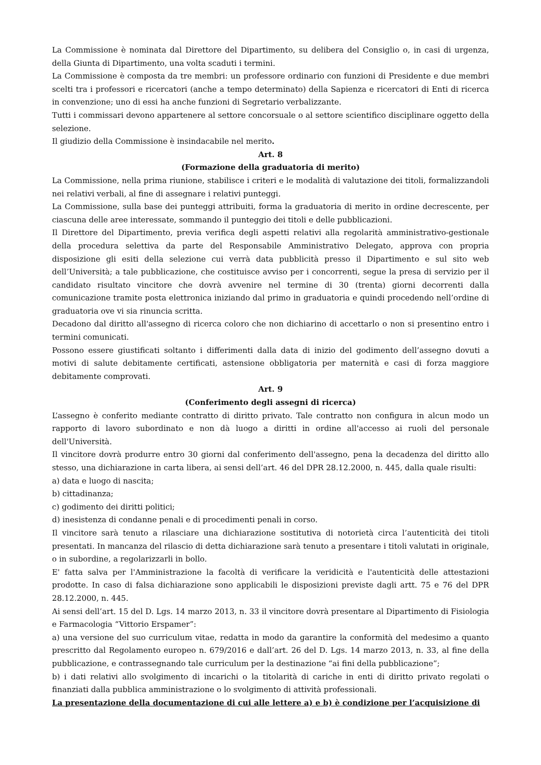La Commissione è nominata dal Direttore del Dipartimento, su delibera del Consiglio o, in casi di urgenza, della Giunta di Dipartimento, una volta scaduti i termini.
La Commissione è composta da tre membri: un professore ordinario con funzioni di Presidente e due membri scelti tra i professori e ricercatori (anche a tempo determinato) della Sapienza e ricercatori di Enti di ricerca in convenzione; uno di essi ha anche funzioni di Segretario verbalizzante.
Tutti i commissari devono appartenere al settore concorsuale o al settore scientifico disciplinare oggetto della selezione.
Il giudizio della Commissione è insindacabile nel merito.
Art. 8
(Formazione della graduatoria di merito)
La Commissione, nella prima riunione, stabilisce i criteri e le modalità di valutazione dei titoli, formalizzandoli nei relativi verbali, al fine di assegnare i relativi punteggi.
La Commissione, sulla base dei punteggi attribuiti, forma la graduatoria di merito in ordine decrescente, per ciascuna delle aree interessate, sommando il punteggio dei titoli e delle pubblicazioni.
Il Direttore del Dipartimento, previa verifica degli aspetti relativi alla regolarità amministrativo-gestionale della procedura selettiva da parte del Responsabile Amministrativo Delegato, approva con propria disposizione gli esiti della selezione cui verrà data pubblicità presso il Dipartimento e sul sito web dell’Università; a tale pubblicazione, che costituisce avviso per i concorrenti, segue la presa di servizio per il candidato risultato vincitore che dovrà avvenire nel termine di 30 (trenta) giorni decorrenti dalla comunicazione tramite posta elettronica iniziando dal primo in graduatoria e quindi procedendo nell’ordine di graduatoria ove vi sia rinuncia scritta.
Decadono dal diritto all'assegno di ricerca coloro che non dichiarino di accettarlo o non si presentino entro i termini comunicati.
Possono essere giustificati soltanto i differimenti dalla data di inizio del godimento dell’assegno dovuti a motivi di salute debitamente certificati, astensione obbligatoria per maternità e casi di forza maggiore debitamente comprovati.
Art. 9
(Conferimento degli assegni di ricerca)
L’assegno è conferito mediante contratto di diritto privato. Tale contratto non configura in alcun modo un rapporto di lavoro subordinato e non dà luogo a diritti in ordine all'accesso ai ruoli del personale dell'Università.
Il vincitore dovrà produrre entro 30 giorni dal conferimento dell'assegno, pena la decadenza del diritto allo stesso, una dichiarazione in carta libera, ai sensi dell’art. 46 del DPR 28.12.2000, n. 445, dalla quale risulti:
a) data e luogo di nascita;
b) cittadinanza;
c) godimento dei diritti politici;
d) inesistenza di condanne penali e di procedimenti penali in corso.
Il vincitore sarà tenuto a rilasciare una dichiarazione sostitutiva di notorietà circa l’autenticità dei titoli presentati. In mancanza del rilascio di detta dichiarazione sarà tenuto a presentare i titoli valutati in originale, o in subordine, a regolarizzarli in bollo.
E' fatta salva per l'Amministrazione la facoltà di verificare la veridicità e l'autenticità delle attestazioni prodotte. In caso di falsa dichiarazione sono applicabili le disposizioni previste dagli artt. 75 e 76 del DPR 28.12.2000, n. 445.
Ai sensi dell’art. 15 del D. Lgs. 14 marzo 2013, n. 33 il vincitore dovrà presentare al Dipartimento di Fisiologia e Farmacologia “Vittorio Erspamer”:
a) una versione del suo curriculum vitae, redatta in modo da garantire la conformità del medesimo a quanto prescritto dal Regolamento europeo n. 679/2016 e dall’art. 26 del D. Lgs. 14 marzo 2013, n. 33, al fine della pubblicazione, e contrassegnando tale curriculum per la destinazione “ai fini della pubblicazione”;
b) i dati relativi allo svolgimento di incarichi o la titolarità di cariche in enti di diritto privato regolati o finanziati dalla pubblica amministrazione o lo svolgimento di attività professionali.
La presentazione della documentazione di cui alle lettere a) e b) è condizione per l’acquisizione di